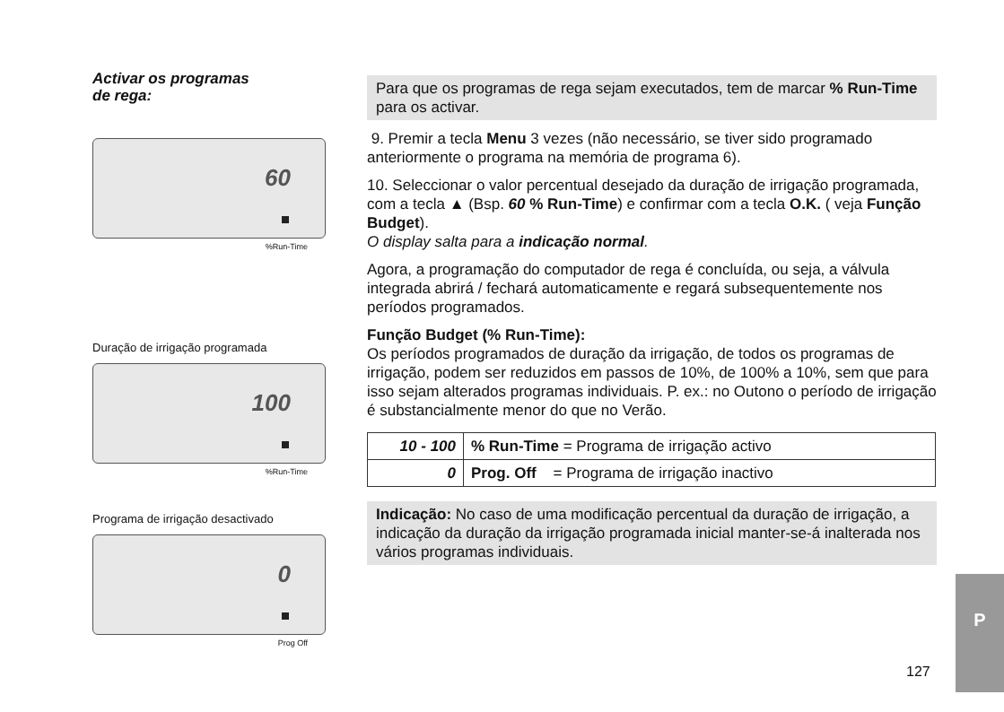Activar os programas
de rega:
60
%Run-Time
Duração de irrigação programada
100
%Run-Time
Programa de irrigação desactivado
0
Prog Off
Para que os programas de rega sejam executados, tem de marcar % Run-Time para os activar.
9. Premir a tecla Menu 3 vezes (não necessário, se tiver sido programado anteriormente o programa na memória de programa 6).
10. Seleccionar o valor percentual desejado da duração de irrigação programada, com a tecla ▲ (Bsp. 60 % Run-Time) e confirmar com a tecla O.K. ( veja Função Budget).
O display salta para a indicação normal.
Agora, a programação do computador de rega é concluída, ou seja, a válvula integrada abrirá / fechará automaticamente e regará subsequentemente nos períodos programados.
Função Budget (% Run-Time):
Os períodos programados de duração da irrigação, de todos os programas de irrigação, podem ser reduzidos em passos de 10%, de 100% a 10%, sem que para isso sejam alterados programas individuais. P. ex.: no Outono o período de irrigação é substancialmente menor do que no Verão.
| 10 - 100 | % Run-Time = Programa de irrigação activo |
| 0 | Prog. Off = Programa de irrigação inactivo |
Indicação: No caso de uma modificação percentual da duração de irrigação, a indicação da duração da irrigação programada inicial manter-se-á inalterada nos vários programas individuais.
127
P